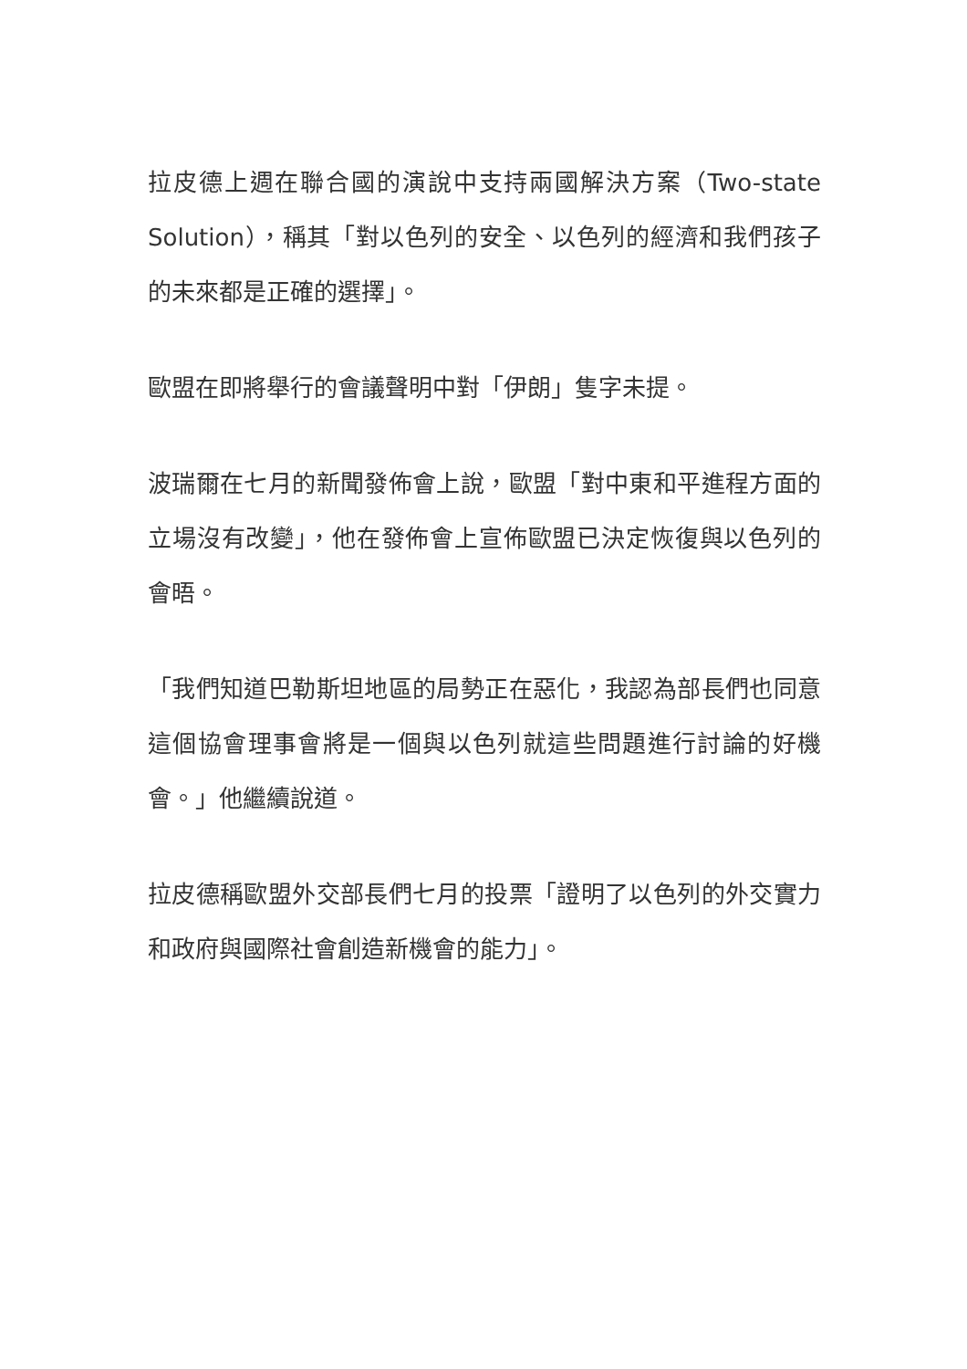拉皮德上週在聯合國的演說中支持兩國解決方案（Two-state Solution），稱其「對以色列的安全、以色列的經濟和我們孩子的未來都是正確的選擇」。
歐盟在即將舉行的會議聲明中對「伊朗」隻字未提。
波瑞爾在七月的新聞發佈會上說，歐盟「對中東和平進程方面的立場沒有改變」，他在發佈會上宣佈歐盟已決定恢復與以色列的會晤。
「我們知道巴勒斯坦地區的局勢正在惡化，我認為部長們也同意這個協會理事會將是一個與以色列就這些問題進行討論的好機會。」他繼續說道。
拉皮德稱歐盟外交部長們七月的投票「證明了以色列的外交實力和政府與國際社會創造新機會的能力」。